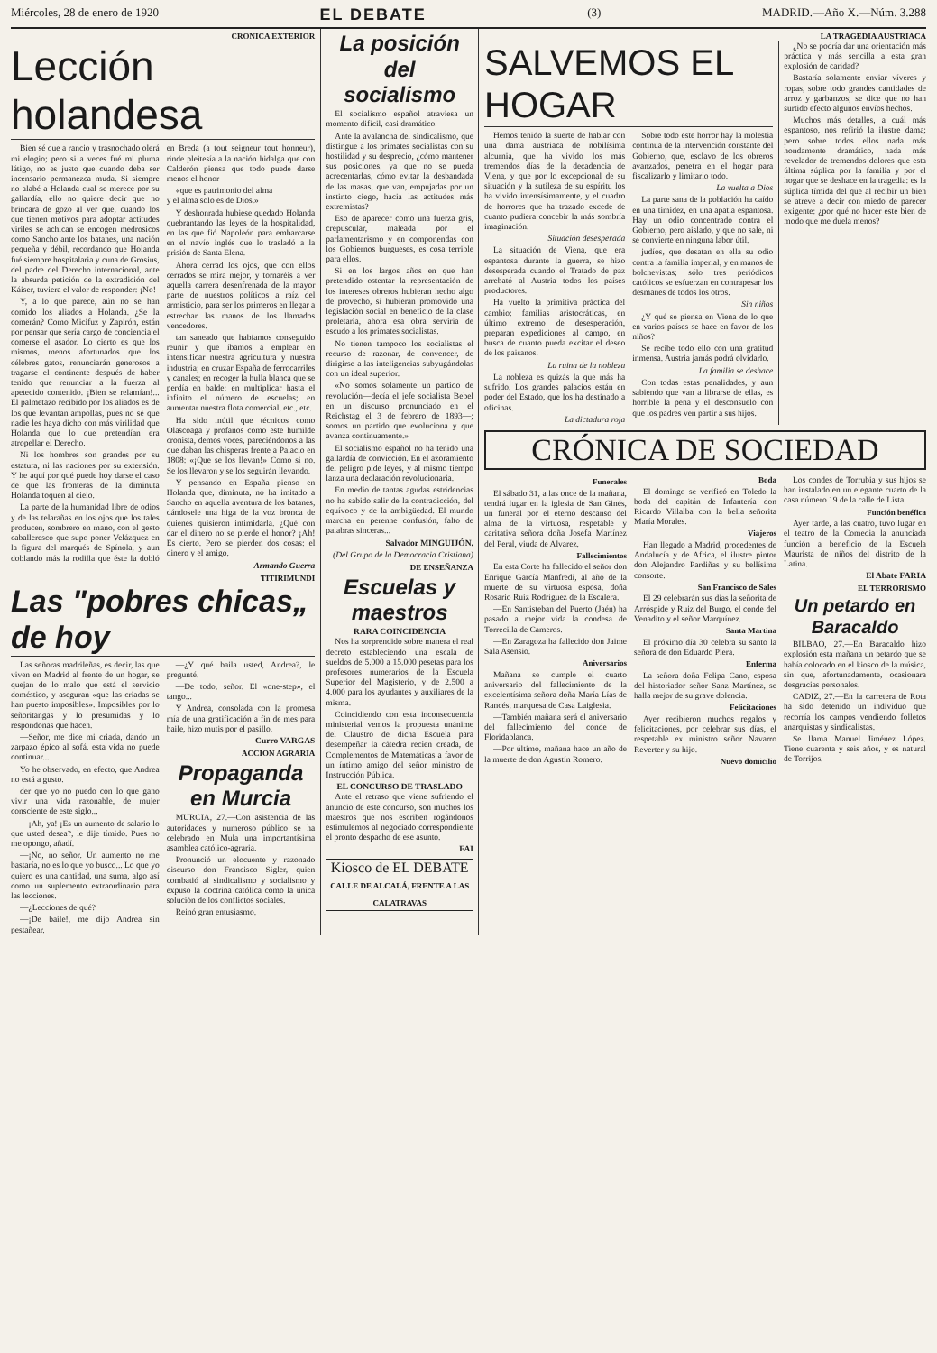Miércoles, 28 de enero de 1920 EL DEBATE (3) MADRID.—Año X.—Núm. 3.288
CRONICA EXTERIOR
Lección holandesa
Bien sé que a rancio y trasnochado olerá mi elogio; pero si a veces fué mi pluma látigo, no es justo que cuando deba ser incensario permanezca muda. Si siempre no alabé a Holanda cual se merece por su gallardía, ello no quiere decir que no brincara de gozo al ver que, cuando los que tienen motivos para adoptar actitudes viriles se achican se encogen medrosicos como Sancho ante los batanes, una nación pequeña y débil, recordando que Holanda fué siempre hospitalaria y cuna de Grosius, del padre del Derecho internacional, ante la absurda petición de la extradición del Káiser, tuviera el valor de responder: ¡No!
Y, a lo que parece, aún no se han comido los aliados a Holanda. ¿Se la comerán? Como Micifuz y Zapirón, están por pensar que sería cargo de conciencia el comerse el asador. Lo cierto es que los mismos, menos afortunados que los célebres gatos, renunciarán generosos a tragarse el continente después de haber tenido que renunciar a la fuerza al apetecido contenido. ¡Bien se relamían!... El palmetazo recibido por los aliados es de los que levantan ampollas, pues no sé que nadie les haya dicho con más virilidad que Holanda que lo que pretendían era atropellar el Derecho.
Ni los hombres son grandes por su estatura, ni las naciones por su extensión. Y he aquí por qué puede hoy darse el caso de que las fronteras de la diminuta Holanda toquen al cielo.
La parte de la humanidad libre de odios y de las telarañas en los ojos que los tales producen, sombrero en mano, con el gesto caballeresco que supo poner Velázquez en la figura del marqués de Spínola, y aun doblando más la rodilla que éste la dobló en Breda (a tout seigneur tout honneur), rinde pleitesía a la nación hidalga que con Calderón piensa que todo puede darse menos el honor
«que es patrimonio del alma
y el alma solo es de Dios.»
Y deshonrada hubiese quedado Holanda quebrantando las leyes de la hospitalidad, en las que fió Napoleón para embarcarse en el navío inglés que lo trasladó a la prisión de Santa Elena.
Ahora cerrad los ojos, que con ellos cerrados se mira mejor, y tornaréis a ver aquella carrera desenfrenada de la mayor parte de nuestros políticos a raíz del armisticio, para ser los primeros en llegar a estrechar las manos de los llamados vencedores.
tan saneado que habíamos conseguido reunir y que íbamos a emplear en intensificar nuestra agricultura y nuestra industria; en cruzar España de ferrocarriles y canales; en recoger la hulla blanca que se perdía en balde; en multiplicar hasta el infinito el número de escuelas; en aumentar nuestra flota comercial, etc., etc.
Ha sido inútil que técnicos como Olascoaga y profanos como este humilde cronista, demos voces, pareciéndonos a las que daban las chisperas frente a Palacio en 1808: «¡Que se los llevan!» Como si no. Se los llevaron y se los seguirán llevando.
Y pensando en España pienso en Holanda que, diminuta, no ha imitado a Sancho en aquella aventura de los batanes, dándosele una higa de la voz bronca de quienes quisieron intimidarla. ¿Qué con dar el dinero no se pierde el honor? ¡Ah! Es cierto. Pero se pierden dos cosas: el dinero y el amigo.
Armando Guerra
TITIRIMUNDI
Las "pobres chicas„ de hoy
Las señoras madrileñas, es decir, las que viven en Madrid al frente de un hogar, se quejan de lo malo que está el servicio doméstico, y aseguran «que las criadas se han puesto imposibles». Imposibles por lo señoritangas y lo presumidas y lo respondonas que hacen.
—Señor, me dice mi criada, dando un zarpazo épico al sofá, esta vida no puede continuar...
Yo he observado, en efecto, que Andrea no está a gusto.
der que yo no puedo con lo que gano vivir una vida razonable, de mujer consciente de este siglo...
—¡Ah, ya! ¡Es un aumento de salario lo que usted desea?, le dije tímido. Pues no me opongo, añadí.
—¡No, no señor. Un aumento no me bastaría, no es lo que yo busco... Lo que yo quiero es una cantidad, una suma, algo así como un suplemento extraordinario para las lecciones.
—¿Lecciones de qué?
—¡De baile!, me dijo Andrea sin pestañear.
—¿Y qué baila usted, Andrea?, le pregunté.
—De todo, señor. El «one-step», el tango...
Y Andrea, consolada con la promesa mía de una gratificación a fin de mes para baile, hizo mutis por el pasillo.
Curro VARGAS
ACCION AGRARIA
Propaganda en Murcia
MURCIA, 27.—Con asistencia de las autoridades y numeroso público se ha celebrado en Mula una importantísima asamblea católico-agraria.
Pronunció un elocuente y razonado discurso don Francisco Sigler, quien combatió al sindicalismo y socialismo y expuso la doctrina católica como la única solución de los conflictos sociales.
Reinó gran entusiasmo.
La posición del socialismo
El socialismo español atraviesa un momento difícil, casi dramático.
Ante la avalancha del sindicalismo, que distingue a los primates socialistas con su hostilidad y su desprecio, ¿cómo mantener sus posiciones, ya que no se pueda acrecentarlas, cómo evitar la desbandada de las masas, que van, empujadas por un instinto ciego, hacia las actitudes más extremistas?
Eso de aparecer como una fuerza gris, crepuscular, maleada por el parlamentarismo y en componendas con los Gobiernos burgueses, es cosa terrible para ellos.
Si en los largos años en que han pretendido ostentar la representación de los intereses obreros hubieran hecho algo de provecho, si hubieran promovido una legislación social en beneficio de la clase proletaria, ahora esa obra serviría de escudo a los primates socialistas.
No tienen tampoco los socialistas el recurso de razonar, de convencer, de dirigirse a las inteligencias subyugándolas con un ideal superior.
«No somos solamente un partido de revolución—decía el jefe socialista Bebel en un discurso pronunciado en el Reichstag el 3 de febrero de 1893—; somos un partido que evoluciona y que avanza continuamente.»
El socialismo español no ha tenido una gallardía de convicción. En el azoramiento del peligro pide leyes, y al mismo tiempo lanza una declaración revolucionaria.
En medio de tantas agudas estridencias no ha sabido salir de la contradicción, del equívoco y de la ambigüedad. El mundo marcha en perenne confusión, falto de palabras sinceras...
Salvador MINGUIJÓN.
(Del Grupo de la Democracia Cristiana)
DE ENSEÑANZA
Escuelas y maestros
RARA COINCIDENCIA
Nos ha sorprendido sobre manera el real decreto estableciendo una escala de sueldos de 5.000 a 15.000 pesetas para los profesores numerarios de la Escuela Superior del Magisterio, y de 2.500 a 4.000 para los ayudantes y auxiliares de la misma.
Coincidiendo con esta inconsecuencia ministerial vemos la propuesta unánime del Claustro de dicha Escuela para desempeñar la cátedra recien creada, de Complementos de Matemáticas a favor de un íntimo amigo del señor ministro de Instrucción Pública.
EL CONCURSO DE TRASLADO
Ante el retraso que viene sufriendo el anuncio de este concurso, son muchos los maestros que nos escriben rogándonos estimulemos al negociado correspondiente el pronto despacho de ese asunto.
FAI
Kiosco de EL DEBATE
CALLE DE ALCALÁ, FRENTE A LAS CALATRAVAS
LA TRAGEDIA AUSTRIACA
SALVEMOS EL HOGAR
Hemos tenido la suerte de hablar con una dama austriaca de nobilísima alcurnia, que ha vivido los más tremendos días de la decadencia de Viena, y que por lo excepcional de su situación y la sutileza de su espíritu los ha vivido intensísimamente, y el cuadro de horrores que ha trazado excede de cuanto pudiera concebir la más sombría imaginación.
Situación desesperada
La situación de Viena, que era espantosa durante la guerra, se hizo desesperada cuando el Tratado de paz arrebató al Austria todos los países productores.
Ha vuelto la primitiva práctica del cambio: familias aristocráticas, en último extremo de desesperación, preparan expediciones al campo, en busca de cuanto pueda excitar el deseo de los paisanos.
La ruina de la nobleza
La nobleza es quizás la que más ha sufrido. Los grandes palacios están en poder del Estado, que los ha destinado a oficinas.
La dictadura roja
Sobre todo este horror hay la molestia continua de la intervención constante del Gobierno, que, esclavo de los obreros avanzados, penetra en el hogar para fiscalizarlo y limitarlo todo.
La vuelta a Dios
La parte sana de la población ha caído en una timidez, en una apatía espantosa. Hay un odio concentrado contra el Gobierno, pero aislado, y que no sale, ni se convierte en ninguna labor útil.
judíos, que desatan en ella su odio contra la familia imperial, y en manos de bolchevistas; sólo tres periódicos católicos se esfuerzan en contrapesar los desmanes de todos los otros.
Sin niños
¿Y qué se piensa en Viena de lo que en varios países se hace en favor de los niños?
Se recibe todo ello con una gratitud inmensa. Austria jamás podrá olvidarlo.
La familia se deshace
Con todas estas penalidades, y aun sabiendo que van a librarse de ellas, es horrible la pena y el desconsuelo con que los padres ven partir a sus hijos.
¿No se podría dar una orientación más práctica y más sencilla a esta gran explosión de caridad?
Bastaría solamente enviar víveres y ropas, sobre todo grandes cantidades de arroz y garbanzos; se dice que no han surtido efecto algunos envíos hechos.
Muchos más detalles, a cuál más espantoso, nos refirió la ilustre dama; pero sobre todos ellos nada más hondamente dramático, nada más revelador de tremendos dolores que esta última súplica por la familia y por el hogar que se deshace en la tragedia: es la súplica tímida del que al recibir un bien se atreve a decir con miedo de parecer exigente: ¿por qué no hacer este bien de modo que me duela menos?
CRÓNICA DE SOCIEDAD
Funerales
El sábado 31, a las once de la mañana, tendrá lugar en la iglesia de San Ginés, un funeral por el eterno descanso del alma de la virtuosa, respetable y caritativa señora doña Josefa Martínez del Peral, viuda de Alvarez.
Fallecimientos
En esta Corte ha fallecido el señor don Enrique García Manfredi, al año de la muerte de su virtuosa esposa, doña Rosario Ruiz Rodríguez de la Escalera.
—En Santisteban del Puerto (Jaén) ha pasado a mejor vida la condesa de Torrecilla de Cameros.
—En Zaragoza ha fallecido don Jaime Sala Asensio.
Aniversarios
Mañana se cumple el cuarto aniversario del fallecimiento de la excelentísima señora doña María Lías de Rancés, marquesa de Casa Laiglesia.
—También mañana será el aniversario del fallecimiento del conde de Floridablanca.
—Por último, mañana hace un año de la muerte de don Agustín Romero.
Boda
El domingo se verificó en Toledo la boda del capitán de Infantería don Ricardo Villalba con la bella señorita María Morales.
Viajeros
Han llegado a Madrid, procedentes de Andalucía y de Africa, el ilustre pintor don Alejandro Pardiñas y su bellísima consorte.
San Francisco de Sales
El 29 celebrarán sus días la señorita de Arróspide y Ruiz del Burgo, el conde del Venadito y el señor Marquínez.
Santa Martina
El próximo día 30 celebra su santo la señora de don Eduardo Piera.
Enferma
La señora doña Felipa Cano, esposa del historiador señor Sanz Martínez, se halla mejor de su grave dolencia.
Felicitaciones
Ayer recibieron muchos regalos y felicitaciones, por celebrar sus días, el respetable ex ministro señor Navarro Reverter y su hijo.
Nuevo domicilio
Los condes de Torrubia y sus hijos se han instalado en un elegante cuarto de la casa número 19 de la calle de Lista.
Función benéfica
Ayer tarde, a las cuatro, tuvo lugar en el teatro de la Comedia la anunciada función a beneficio de la Escuela Maurista de niños del distrito de la Latina.
El Abate FARIA
EL TERRORISMO
Un petardo en Baracaldo
BILBAO, 27.—En Baracaldo hizo explosión esta mañana un petardo que se había colocado en el kiosco de la música, sin que, afortunadamente, ocasionara desgracias personales.
CADIZ, 27.—En la carretera de Rota ha sido detenido un individuo que recorría los campos vendiendo folletos anarquistas y sindicalistas.
Se llama Manuel Jiménez López. Tiene cuarenta y seis años, y es natural de Torrijos.